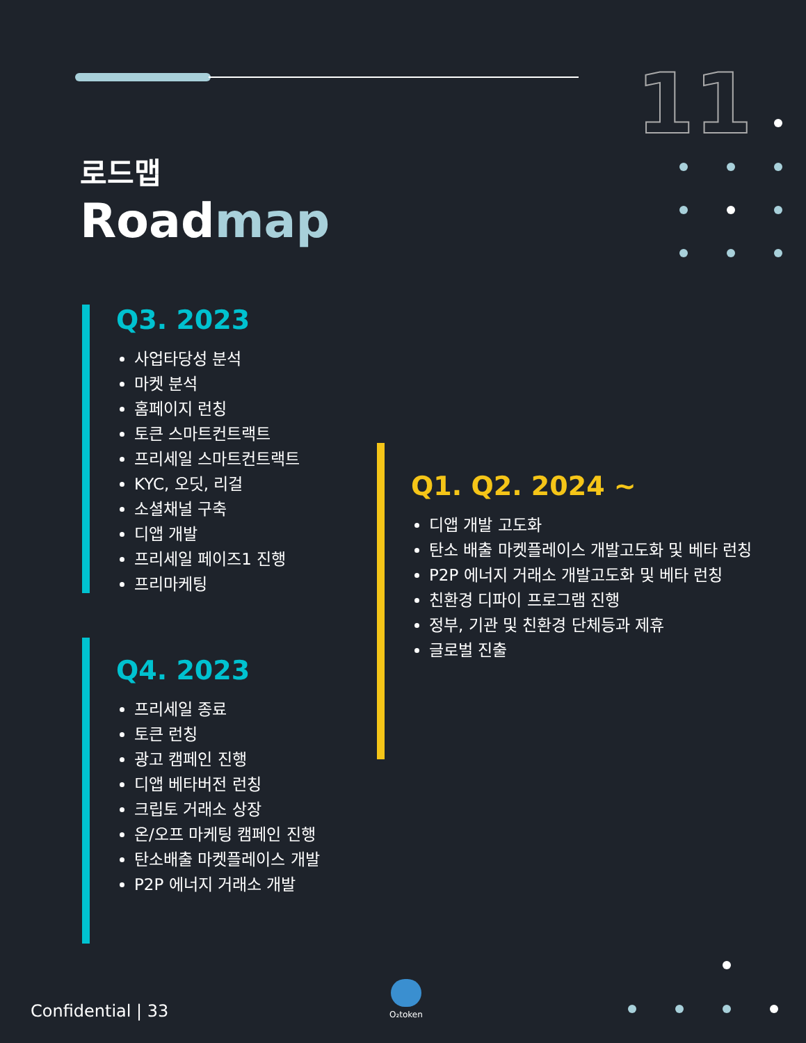11
로드맵
Roadmap
Q3. 2023
사업타당성 분석
마켓 분석
홈페이지 런칭
토큰 스마트컨트랙트
프리세일 스마트컨트랙트
KYC, 오딧, 리걸
소셜채널 구축
디앱 개발
프리세일 페이즈1 진행
프리마케팅
Q4. 2023
프리세일 종료
토큰 런칭
광고 캠페인 진행
디앱 베타버전 런칭
크립토 거래소 상장
온/오프 마케팅 캠페인 진행
탄소배출 마켓플레이스 개발
P2P 에너지 거래소 개발
Q1. Q2. 2024 ~
디앱 개발 고도화
탄소 배출 마켓플레이스 개발고도화 및 베타 런칭
P2P 에너지 거래소 개발고도화 및 베타 런칭
친환경 디파이 프로그램 진행
정부, 기관 및 친환경 단체등과 제휴
글로벌 진출
Confidential | 33
O₂token